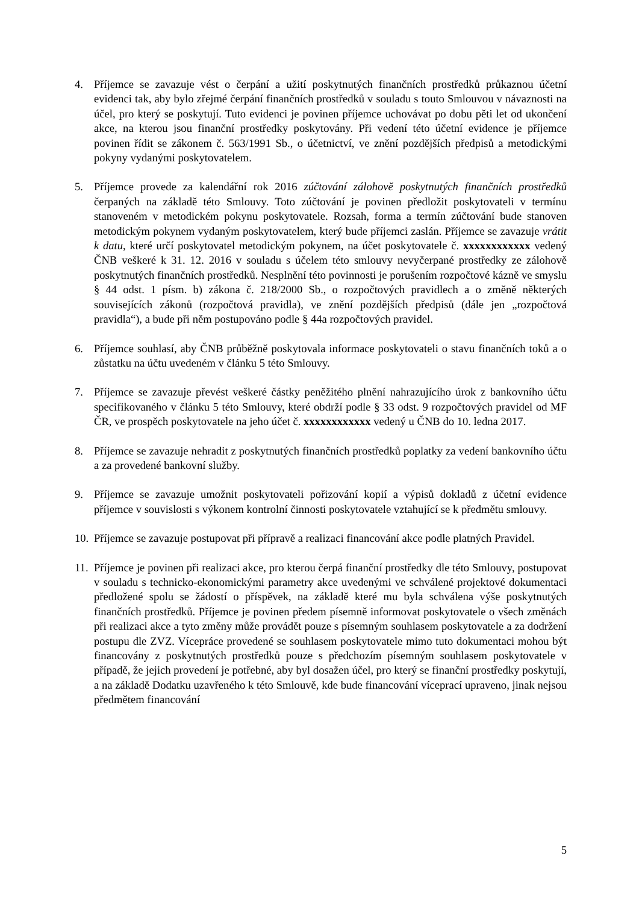4. Příjemce se zavazuje vést o čerpání a užití poskytnutých finančních prostředků průkaznou účetní evidenci tak, aby bylo zřejmé čerpání finančních prostředků v souladu s touto Smlouvou v návaznosti na účel, pro který se poskytují. Tuto evidenci je povinen příjemce uchovávat po dobu pěti let od ukončení akce, na kterou jsou finanční prostředky poskytovány. Při vedení této účetní evidence je příjemce povinen řídit se zákonem č. 563/1991 Sb., o účetnictví, ve znění pozdějších předpisů a metodickými pokyny vydanými poskytovatelem.
5. Příjemce provede za kalendářní rok 2016 zúčtování zálohově poskytnutých finančních prostředků čerpaných na základě této Smlouvy. Toto zúčtování je povinen předložit poskytovateli v termínu stanoveném v metodickém pokynu poskytovatele. Rozsah, forma a termín zúčtování bude stanoven metodickým pokynem vydaným poskytovatelem, který bude příjemci zaslán. Příjemce se zavazuje vrátit k datu, které určí poskytovatel metodickým pokynem, na účet poskytovatele č. xxxxxxxxxxxx vedený ČNB veškeré k 31. 12. 2016 v souladu s účelem této smlouvy nevyčerpané prostředky ze zálohově poskytnutých finančních prostředků. Nesplnění této povinnosti je porušením rozpočtové kázně ve smyslu § 44 odst. 1 písm. b) zákona č. 218/2000 Sb., o rozpočtových pravidlech a o změně některých souvisejících zákonů (rozpočtová pravidla), ve znění pozdějších předpisů (dále jen „rozpočtová pravidla“), a bude při něm postupováno podle § 44a rozpočtových pravidel.
6. Příjemce souhlasí, aby ČNB průběžně poskytovala informace poskytovateli o stavu finančních toků a o zůstatku na účtu uvedeném v článku 5 této Smlouvy.
7. Příjemce se zavazuje převést veškeré částky peněžitého plnění nahrazujícího úrok z bankovního účtu specifikovaného v článku 5 této Smlouvy, které obdrží podle § 33 odst. 9 rozpočtových pravidel od MF ČR, ve prospěch poskytovatele na jeho účet č. xxxxxxxxxxxx vedený u ČNB do 10. ledna 2017.
8. Příjemce se zavazuje nehradit z poskytnutých finančních prostředků poplatky za vedení bankovního účtu a za provedené bankovní služby.
9. Příjemce se zavazuje umožnit poskytovateli pořizování kopií a výpisů dokladů z účetní evidence příjemce v souvislosti s výkonem kontrolní činnosti poskytovatele vztahující se k předmětu smlouvy.
10.
Příjemce se zavazuje postupovat při přípravě a realizaci financování akce podle platných Pravidel.
11.
Příjemce je povinen při realizaci akce, pro kterou čerpá finanční prostředky dle této Smlouvy, postupovat v souladu s technicko-ekonomickými parametry akce uvedenými ve schválené projektové dokumentaci předložené spolu se žádostí o příspěvek, na základě které mu byla schválena výše poskytnutých finančních prostředků. Příjemce je povinen předem písemně informovat poskytovatele o všech změnách při realizaci akce a tyto změny může provádět pouze s písemným souhlasem poskytovatele a za dodržení postupu dle ZVZ. Vícepráce provedené se souhlasem poskytovatele mimo tuto dokumentaci mohou být financovány z poskytnutých prostředků pouze s předchozím písemným souhlasem poskytovatele v případě, že jejich provedení je potřebné, aby byl dosažen účel, pro který se finanční prostředky poskytují, a na základě Dodatku uzavřeného k této Smlouvě, kde bude financování víceprací upraveno, jinak nejsou předmětem financování
5